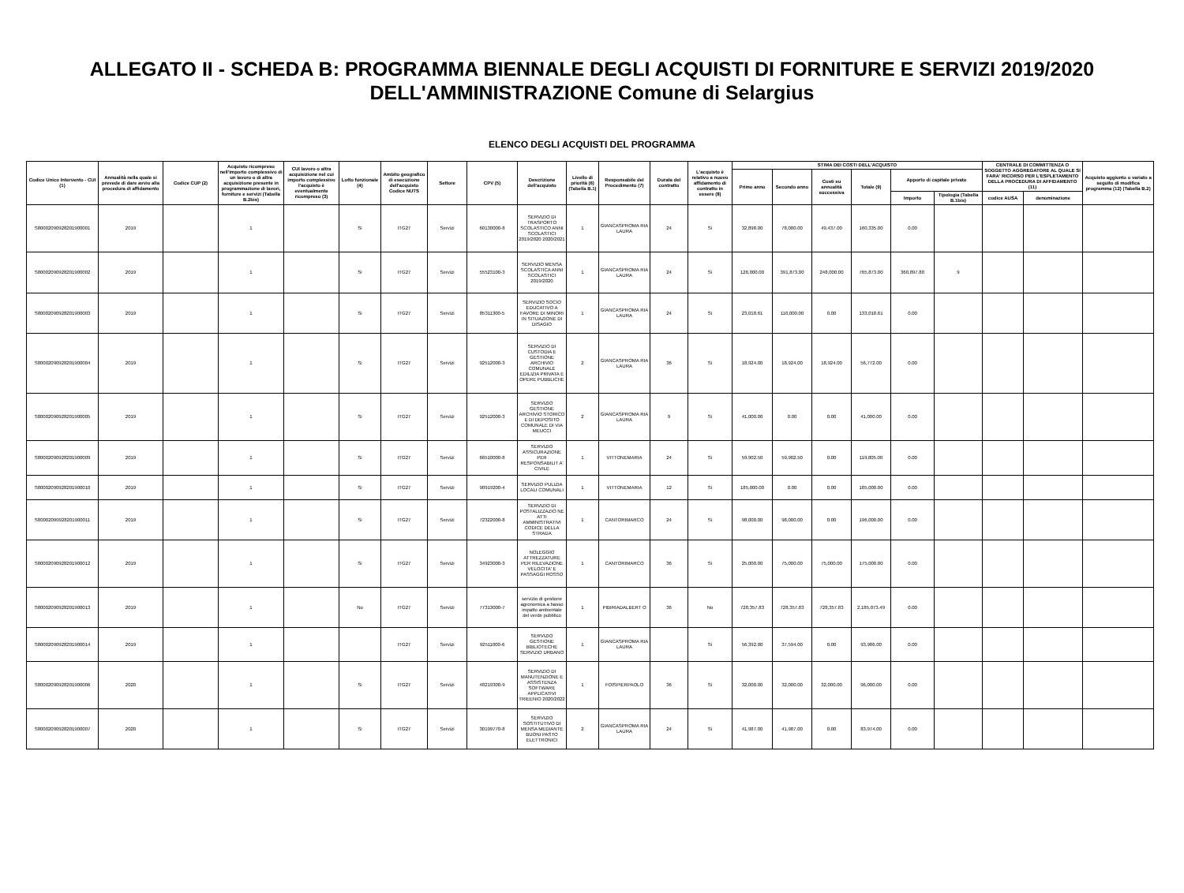ALLEGATO II - SCHEDA B: PROGRAMMA BIENNALE DEGLI ACQUISTI DI FORNITURE E SERVIZI 2019/2020
DELL'AMMINISTRAZIONE Comune di Selargius
ELENCO DEGLI ACQUISTI DEL PROGRAMMA
| Codice Unico Intervento - CUI (1) | Annualità nella quale si prevede di dare avvio alla procedura di affidamento | Codice CUP (2) | Acquisto ricompreso nell'importo complessivo di un lavoro o di altra acquisizione presente in programmazione di lavori, forniture e servizi (Tabella B.2bis) | CUI lavoro o altra acquisizione nel cui importo complessivo l'acquisto è eventualmente ricompreso (3) | Lotto funzionale (4) | Ambito geografico di esecuzione dell'acquisto Codice NUTS | Settore | CPV (5) | Descrizione dell'acquisto | Livello di priorità (6) (Tabella B.1) | Responsabile del Procedimento (7) | Durata del contratto | L'acquisto è relativo a nuovo affidamento di contratto in essere (8) | STIMA DEI COSTI DELL'ACQUISTO | | | | | | CENTRALE DI COMMITTENZA O SOGGETTO AGGREGATORE AL QUALE SI FARA' RICORSO PER L'ESPLETAMENTO DELLA PROCEDURA DI AFFIDAMENTO (11) | | Acquisto aggiunto o variato a seguito di modifica programma (12) (Tabella B.2) |
| --- | --- | --- | --- | --- | --- | --- | --- | --- | --- | --- | --- | --- | --- | --- | --- | --- | --- | --- | --- | --- | --- | --- |
| | | | | | | | | | | | | | | Primo anno | Secondo anno | Costi su annualità successiva | Totale (9) | Apporto di capitale privato | | | | |
| | | | | | | | | | | | | | | | | | | Importo | Tipologia (Tabella B.1bis) | codice AUSA | denominazione | |
| S80002090928201900001 | 2019 | | 1 | | Si | ITG27 | Servizi | 60130000-8 | SERVIZIO DI TRASPORTO SCOLASTICO ANNI SCOLASTICI 2019/2020 2020/2021 | 1 | GIANCASPROMA RIA LAURA | 24 | Si | 32,898.00 | 78,000.00 | 49,437.00 | 160,335.00 | 0.00 | | | | |
| S80002090928201900002 | 2019 | | 1 | | Si | ITG27 | Servizi | 55523100-3 | SERVIZIO MENSA SCOLASTICA ANNI SCOLASTICI 2019/2020 | 1 | GIANCASPROMA RIA LAURA | 24 | Si | 126,000.00 | 391,873.00 | 248,000.00 | 765,873.00 | 360,897.80 | 9 | | | |
| S80002090928201900003 | 2019 | | 1 | | Si | ITG27 | Servizi | 85311300-5 | SERVIZIO SOCIO EDUCATIVO A FAVORE DI MINORI IN SITUAZIONE DI DISAGIO | 1 | GIANCASPROMA RIA LAURA | 24 | Si | 23,018.61 | 110,000.00 | 0.00 | 133,018.61 | 0.00 | | | | |
| S80002090928201900004 | 2019 | | 1 | | Si | ITG27 | Servizi | 92512000-3 | SERVIZIO DI CUSTODIA E GESTIONE ARCHIVIO COMUNALE EDILIZIA PRIVATA E OPERE PUBBLICHE | 2 | GIANCASPROMA RIA LAURA | 36 | Si | 18,924.00 | 18,924.00 | 18,924.00 | 56,772.00 | 0.00 | | | | |
| S80002090928201900005 | 2019 | | 1 | | Si | ITG27 | Servizi | 92512000-3 | SERVIZIO GESTIONE ARCHIVIO STORICO E DI DEPOSITO COMUNALE DI VIA MEUCCI | 2 | GIANCASPROMA RIA LAURA | 9 | Si | 41,000.00 | 0.00 | 0.00 | 41,000.00 | 0.00 | | | | |
| S80002090928201900009 | 2019 | | 1 | | Si | ITG27 | Servizi | 66510000-8 | SERVIZIO ASSICURAZIONE PER RESPONSABILIT A' CIVILE | 1 | VITTONEMARIA | 24 | Si | 59,902.50 | 59,902.50 | 0.00 | 119,805.00 | 0.00 | | | | |
| S80002090928201900010 | 2019 | | 1 | | Si | ITG27 | Servizi | 90919200-4 | SERVIZIO PULIZIA LOCALI COMUNALI | 1 | VITTONEMARIA | 12 | Si | 185,000.00 | 0.00 | 0.00 | 185,000.00 | 0.00 | | | | |
| S80002090928201900011 | 2019 | | 1 | | Si | ITG27 | Servizi | 72322000-8 | SERVIZIO DI POSTALIZZAZIO NE ATTI AMMINISTRATIVI CODICE DELLA STRADA | 1 | CANTORIMARCO | 24 | Si | 98,000.00 | 98,000.00 | 0.00 | 196,000.00 | 0.00 | | | | |
| S80002090928201900012 | 2019 | | 1 | | Si | ITG27 | Servizi | 34923000-3 | NOLEGGIO ATTREZZATURE PER RILEVAZIONE VELOCITA' E PASSAGGI ROSSO | 1 | CANTORIMARCO | 36 | Si | 25,000.00 | 75,000.00 | 75,000.00 | 175,000.00 | 0.00 | | | | |
| S80002090928201900013 | 2019 | | 1 | | No | ITG27 | Servizi | 77313000-7 | servizio di gestione agronomica a basso impatto ambientale del verde pubblico | 1 | PIBIRIADALBERT O | 36 | No | 728,357.83 | 728,357.83 | 728,357.83 | 2,185,073.49 | 0.00 | | | | |
| S80002090928201900014 | 2019 | | 1 | | | ITG27 | Servizi | 92511000-6 | SERVIZIO GESTIONE BIBLIOTECHE SERVIZIO URBANO | 1 | GIANCASPROMA RIA LAURA | | Si | 56,392.00 | 37,594.00 | 0.00 | 93,986.00 | 0.00 | | | | |
| S80002090928201900006 | 2020 | | 1 | | Si | ITG27 | Servizi | 48219300-9 | SERVIZIO DI MANUTENZIONE E ASSISTENZA SOFTWARE APPLICATIVI TRIEENIO 2020/2022 | 1 | FOISPIERPAOLO | 36 | Si | 32,000.00 | 32,000.00 | 32,000.00 | 96,000.00 | 0.00 | | | | |
| S80002090928201900007 | 2020 | | 1 | | Si | ITG27 | Servizi | 30199770-8 | SERVIZIO SOSTITUTIVO DI MENSA MEDIANTE BUONI PASTO ELETTRONICI | 2 | GIANCASPROMA RIA LAURA | 24 | Si | 41,987.00 | 41,987.00 | 0.00 | 83,974.00 | 0.00 | | | | |